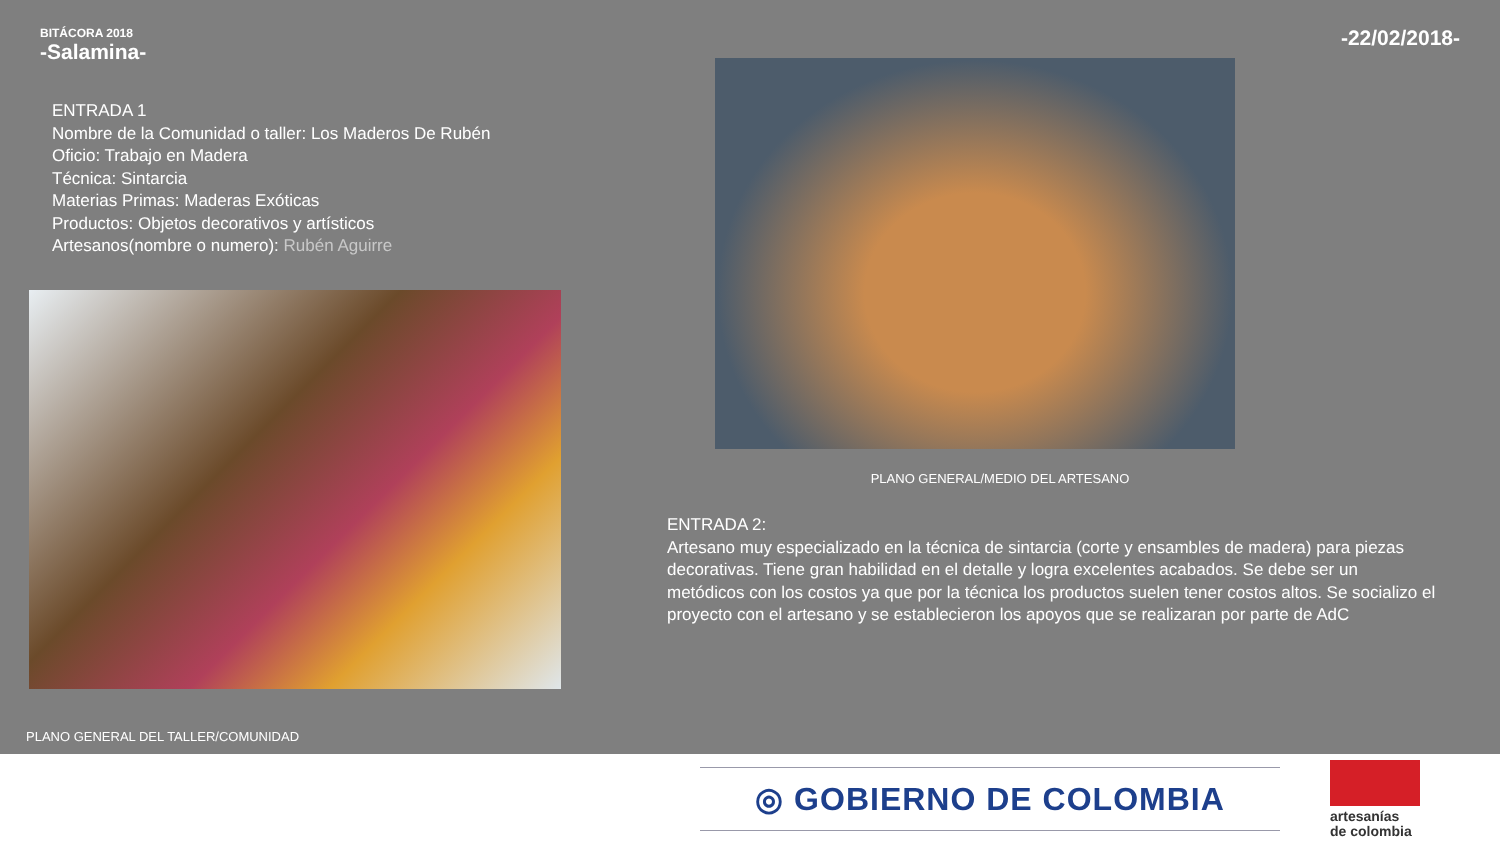BITÁCORA 2018
-Salamina-
-22/02/2018-
ENTRADA 1
Nombre de la Comunidad o taller: Los Maderos De Rubén
Oficio: Trabajo en Madera
Técnica: Sintarcia
Materias Primas: Maderas Exóticas
Productos: Objetos decorativos y artísticos
Artesanos(nombre o numero): Rubén Aguirre
PLANO GENERAL DEL TALLER/COMUNIDAD
PLANO GENERAL/MEDIO DEL ARTESANO
ENTRADA 2:
Artesano muy especializado en la técnica de sintarcia (corte y ensambles de madera) para piezas decorativas. Tiene gran habilidad en el detalle y logra excelentes acabados. Se debe ser un metódicos con los costos ya que por la técnica los productos suelen tener costos altos. Se socializo el proyecto con el artesano y se establecieron los apoyos que se realizaran por parte de AdC
◎ GOBIERNO DE COLOMBIA
artesanías
de colombia